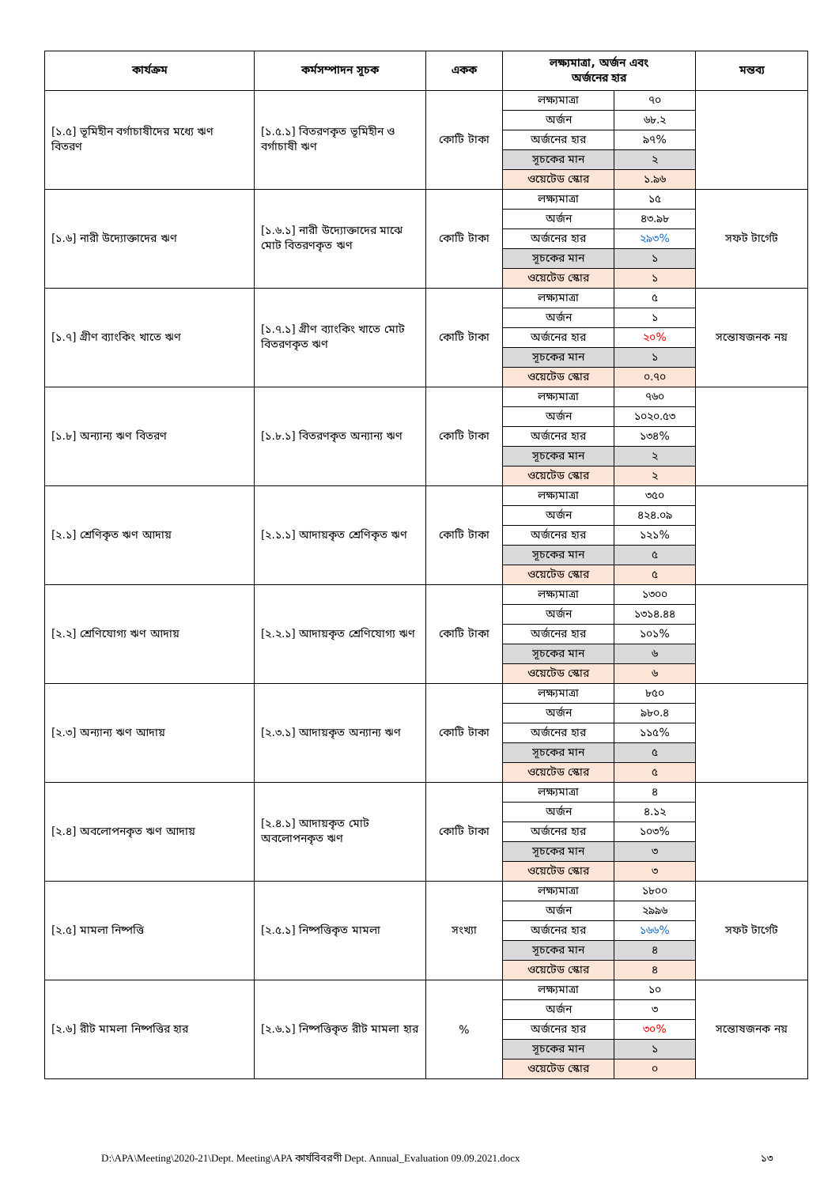| কার্যক্রম | কর্মসম্পাদন সূচক | একক | লক্ষ্যমাত্রা, অর্জন এবং অর্জনের হার | | মন্তব্য |
| --- | --- | --- | --- | --- | --- |
| [১.৫] ভূমিহীন বর্গাচাষীদের মধ্যে ঋণ বিতরণ | [১.৫.১] বিতরণকৃত ভূমিহীন ও বর্গাচাষী ঋণ | কোটি টাকা | লক্ষ্যমাত্রা | ৭০ | |
| | | | অর্জন | ৬৮.২ | |
| | | | অর্জনের হার | ৯৭% | |
| | | | সূচকের মান | ২ | |
| | | | ওয়েটেড স্কোর | ১.৯৬ | |
| [১.৬] নারী উদ্যোক্তাদের ঋণ | [১.৬.১] নারী উদ্যোক্তাদের মাঝে মোট বিতরণকৃত ঋণ | কোটি টাকা | লক্ষ্যমাত্রা | ১৫ | সফট টার্গেট |
| | | | অর্জন | ৪৩.৯৮ | |
| | | | অর্জনের হার | ২৯৩% | |
| | | | সূচকের মান | ১ | |
| | | | ওয়েটেড স্কোর | ১ | |
| [১.৭] গ্রীণ ব্যাংকিং খাতে ঋণ | [১.৭.১] গ্রীণ ব্যাংকিং খাতে মোট বিতরণকৃত ঋণ | কোটি টাকা | লক্ষ্যমাত্রা | ৫ | সন্তোষজনক নয় |
| | | | অর্জন | ১ | |
| | | | অর্জনের হার | ২০% | |
| | | | সূচকের মান | ১ | |
| | | | ওয়েটেড স্কোর | ০.৭০ | |
| [১.৮] অন্যান্য ঋণ বিতরণ | [১.৮.১] বিতরণকৃত অন্যান্য ঋণ | কোটি টাকা | লক্ষ্যমাত্রা | ৭৬০ | |
| | | | অর্জন | ১০২০.৫৩ | |
| | | | অর্জনের হার | ১৩৪% | |
| | | | সূচকের মান | ২ | |
| | | | ওয়েটেড স্কোর | ২ | |
| [২.১] শ্রেণিকৃত ঋণ আদায় | [২.১.১] আদায়কৃত শ্রেণিকৃত ঋণ | কোটি টাকা | লক্ষ্যমাত্রা | ৩৫০ | |
| | | | অর্জন | ৪২৪.০৯ | |
| | | | অর্জনের হার | ১২১% | |
| | | | সূচকের মান | ৫ | |
| | | | ওয়েটেড স্কোর | ৫ | |
| [২.২] শ্রেণিযোগ্য ঋণ আদায় | [২.২.১] আদায়কৃত শ্রেণিযোগ্য ঋণ | কোটি টাকা | লক্ষ্যমাত্রা | ১৩০০ | |
| | | | অর্জন | ১৩১৪.৪৪ | |
| | | | অর্জনের হার | ১০১% | |
| | | | সূচকের মান | ৬ | |
| | | | ওয়েটেড স্কোর | ৬ | |
| [২.৩] অন্যান্য ঋণ আদায় | [২.৩.১] আদায়কৃত অন্যান্য ঋণ | কোটি টাকা | লক্ষ্যমাত্রা | ৮৫০ | |
| | | | অর্জন | ৯৮০.৪ | |
| | | | অর্জনের হার | ১১৫% | |
| | | | সূচকের মান | ৫ | |
| | | | ওয়েটেড স্কোর | ৫ | |
| [২.৪] অবলোপনকৃত ঋণ আদায় | [২.৪.১] আদায়কৃত মোট অবলোপনকৃত ঋণ | কোটি টাকা | লক্ষ্যমাত্রা | ৪ | |
| | | | অর্জন | ৪.১২ | |
| | | | অর্জনের হার | ১০৩% | |
| | | | সূচকের মান | ৩ | |
| | | | ওয়েটেড স্কোর | ৩ | |
| [২.৫] মামলা নিষ্পত্তি | [২.৫.১] নিষ্পত্তিকৃত মামলা | সংখ্যা | লক্ষ্যমাত্রা | ১৮০০ | সফট টার্গেট |
| | | | অর্জন | ২৯৯৬ | |
| | | | অর্জনের হার | ১৬৬% | |
| | | | সূচকের মান | ৪ | |
| | | | ওয়েটেড স্কোর | ৪ | |
| [২.৬] রীট মামলা নিষ্পত্তির হার | [২.৬.১] নিষ্পত্তিকৃত রীট মামলা হার | % | লক্ষ্যমাত্রা | ১০ | সন্তোষজনক নয় |
| | | | অর্জন | ৩ | |
| | | | অর্জনের হার | ৩০% | |
| | | | সূচকের মান | ১ | |
| | | | ওয়েটেড স্কোর | ০ | |
D:\APA\Meeting\2020-21\Dept. Meeting\APA কার্যবিবরণী Dept. Annual_Evaluation 09.09.2021.docx ১৩